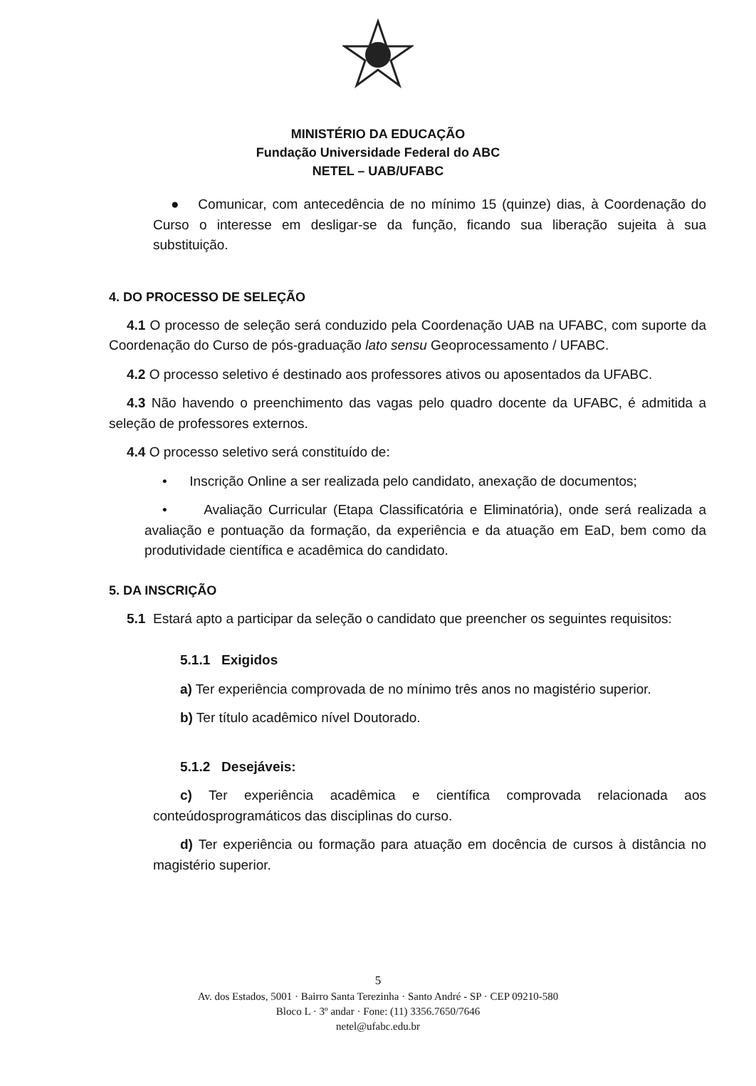MINISTÉRIO DA EDUCAÇÃO
Fundação Universidade Federal do ABC
NETEL – UAB/UFABC
● Comunicar, com antecedência de no mínimo 15 (quinze) dias, à Coordenação do Curso o interesse em desligar-se da função, ficando sua liberação sujeita à sua substituição.
4. DO PROCESSO DE SELEÇÃO
4.1 O processo de seleção será conduzido pela Coordenação UAB na UFABC, com suporte da Coordenação do Curso de pós-graduação lato sensu Geoprocessamento / UFABC.
4.2 O processo seletivo é destinado aos professores ativos ou aposentados da UFABC.
4.3 Não havendo o preenchimento das vagas pelo quadro docente da UFABC, é admitida a seleção de professores externos.
4.4 O processo seletivo será constituído de:
• Inscrição Online a ser realizada pelo candidato, anexação de documentos;
• Avaliação Curricular (Etapa Classificatória e Eliminatória), onde será realizada a avaliação e pontuação da formação, da experiência e da atuação em EaD, bem como da produtividade científica e acadêmica do candidato.
5. DA INSCRIÇÃO
5.1 Estará apto a participar da seleção o candidato que preencher os seguintes requisitos:
5.1.1 Exigidos
a) Ter experiência comprovada de no mínimo três anos no magistério superior.
b) Ter título acadêmico nível Doutorado.
5.1.2 Desejáveis:
c) Ter experiência acadêmica e científica comprovada relacionada aos conteúdosprogramáticos das disciplinas do curso.
d) Ter experiência ou formação para atuação em docência de cursos à distância no magistério superior.
5
Av. dos Estados, 5001 · Bairro Santa Terezinha · Santo André - SP · CEP 09210-580
Bloco L · 3º andar · Fone: (11) 3356.7650/7646
netel@ufabc.edu.br